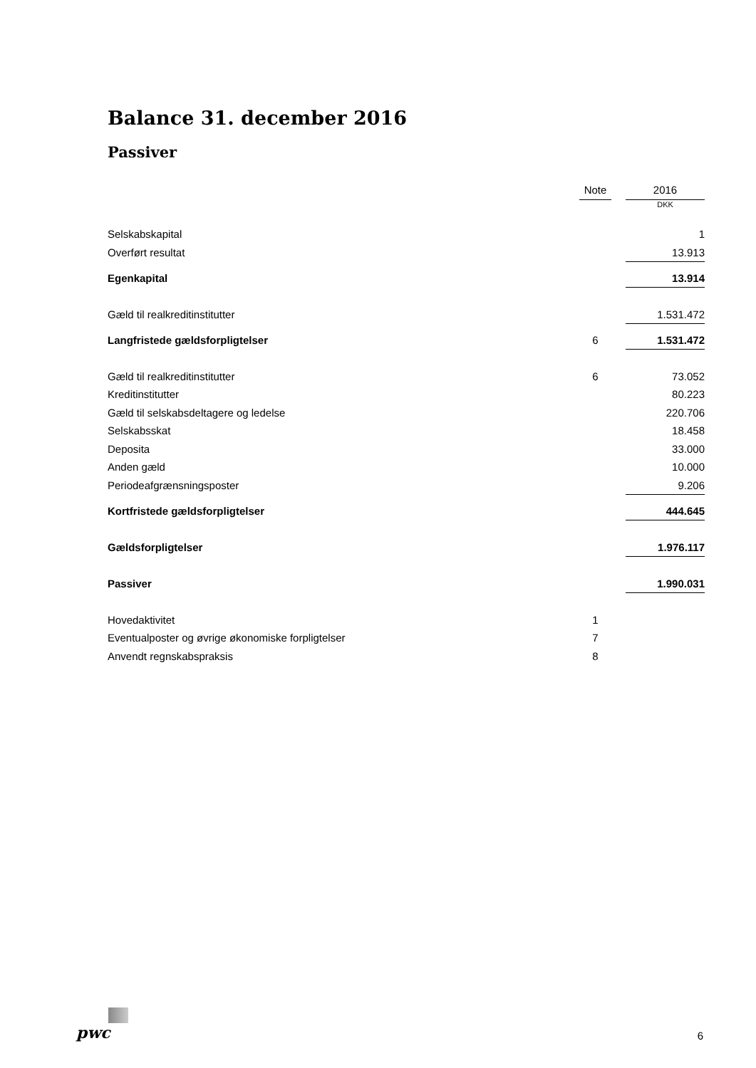Balance 31. december 2016
Passiver
| | Note | | 2016 |
| --- | --- | --- | --- |
| | | | DKK |
| Selskabskapital | | | 1 |
| Overført resultat | | | 13.913 |
| Egenkapital | | | 13.914 |
| Gæld til realkreditinstitutter | | | 1.531.472 |
| Langfristede gældsforpligtelser | 6 | | 1.531.472 |
| Gæld til realkreditinstitutter | 6 | | 73.052 |
| Kreditinstitutter | | | 80.223 |
| Gæld til selskabsdeltagere og ledelse | | | 220.706 |
| Selskabsskat | | | 18.458 |
| Deposita | | | 33.000 |
| Anden gæld | | | 10.000 |
| Periodeafgrænsningsposter | | | 9.206 |
| Kortfristede gældsforpligtelser | | | 444.645 |
| Gældsforpligtelser | | | 1.976.117 |
| Passiver | | | 1.990.031 |
| Hovedaktivitet | 1 | | |
| Eventualposter og øvrige økonomiske forpligtelser | 7 | | |
| Anvendt regnskabspraksis | 8 | | |
pwc
6